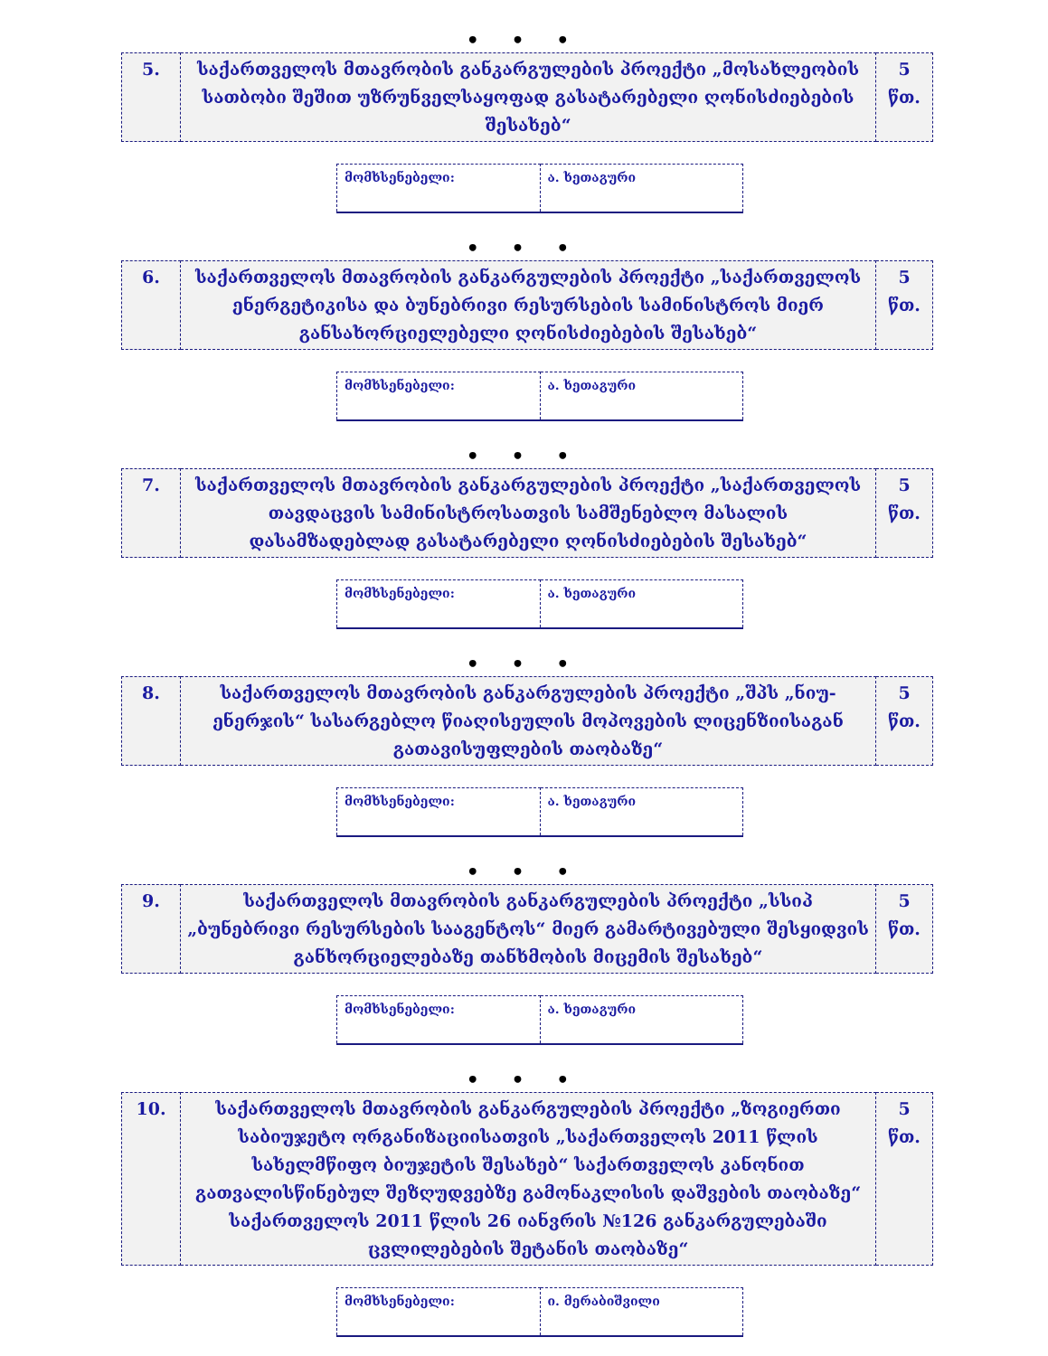• • •
| 5. | საქართველოს მთავრობის განკარგულების პროექტი „მოსახლეობის სათბობი შეშით უზრუნველსაყოფად გასატარებელი ღონისძიებების შესახებ“ | 5 წთ. |
| მომხსენებელი: | ა. ხეთაგური |
• • •
| 6. | საქართველოს მთავრობის განკარგულების პროექტი „საქართველოს ენერგეტიკისა და ბუნებრივი რესურსების სამინისტროს მიერ განსახორციელებელი ღონისძიებების შესახებ“ | 5 წთ. |
| მომხსენებელი: | ა. ხეთაგური |
• • •
| 7. | საქართველოს მთავრობის განკარგულების პროექტი „საქართველოს თავდაცვის სამინისტროსათვის სამშენებლო მასალის დასამზადებლად გასატარებელი ღონისძიებების შესახებ“ | 5 წთ. |
| მომხსენებელი: | ა. ხეთაგური |
• • •
| 8. | საქართველოს მთავრობის განკარგულების პროექტი „შპს „ნიუ-ენერჯის“ სასარგებლო წიაღისეულის მოპოვების ლიცენზიისაგან გათავისუფლების თაობაზე“ | 5 წთ. |
| მომხსენებელი: | ა. ხეთაგური |
• • •
| 9. | საქართველოს მთავრობის განკარგულების პროექტი „სსიპ „ბუნებრივი რესურსების სააგენტოს“ მიერ გამარტივებული შესყიდვის განხორციელებაზე თანხმობის მიცემის შესახებ“ | 5 წთ. |
| მომხსენებელი: | ა. ხეთაგური |
• • •
| 10. | საქართველოს მთავრობის განკარგულების პროექტი „ზოგიერთი საბიუჯეტო ორგანიზაციისათვის „საქართველოს 2011 წლის სახელმწიფო ბიუჯეტის შესახებ“ საქართველოს კანონით გათვალისწინებულ შეზღუდვებზე გამონაკლისის დაშვების თაობაზე“ საქართველოს 2011 წლის 26 იანვრის №126 განკარგულებაში ცვლილებების შეტანის თაობაზე“ | 5 წთ. |
| მომხსენებელი: | ი. მერაბიშვილი |